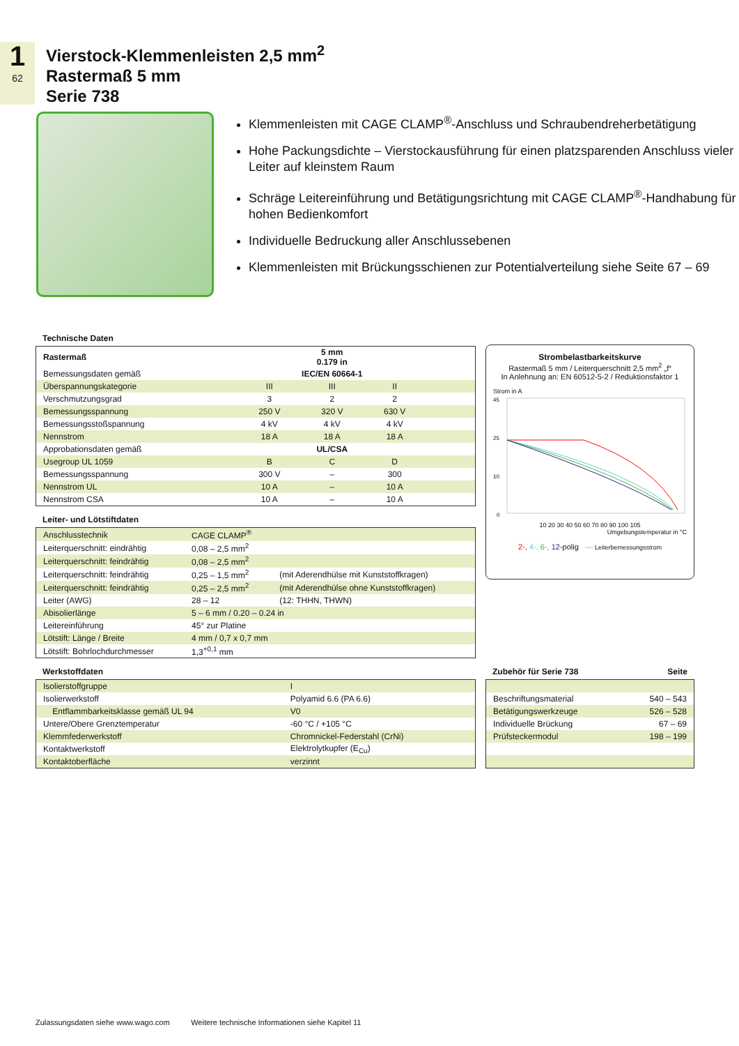1
62
Vierstock-Klemmenleisten 2,5 mm<sup>2</sup>
Rastermaß 5 mm
Serie 738
Klemmenleisten mit CAGE CLAMP<sup>®</sup>-Anschluss und Schraubendreherbetätigung
Hohe Packungsdichte – Vierstockausführung für einen platzsparenden Anschluss vieler Leiter auf kleinstem Raum
Schräge Leitereinführung und Betätigungsrichtung mit CAGE CLAMP<sup>®</sup>-Handhabung für hohen Bedienkomfort
Individuelle Bedruckung aller Anschlussebenen
Klemmenleisten mit Brückungsschienen zur Potentialverteilung siehe Seite 67 – 69
Technische Daten
| Rastermaß | 5 mm 0.179 in | | | | |
| --- | --- | --- | --- | --- | --- |
| Bemessungsdaten gemäß | IEC/EN 60664-1 | | | | |
| Überspannungskategorie | III | III | II | | |
| Verschmutzungsgrad | 3 | 2 | 2 | | |
| Bemessungsspannung | 250 V | 320 V | 630 V | | |
| Bemessungsstoßspannung | 4 kV | 4 kV | 4 kV | | |
| Nennstrom | 18 A | 18 A | 18 A | | |
| Approbationsdaten gemäß | UL/CSA | | | | |
| Usegroup UL 1059 | B | C | D | | |
| Bemessungsspannung | 300 V | – | 300 | | |
| Nennstrom UL | 10 A | – | 10 A | | |
| Nennstrom CSA | 10 A | – | 10 A | | |
Leiter- und Lötstiftdaten
| Anschlusstechnik | CAGE CLAMP<sup>®</sup> | |
| Leiterquerschnitt: eindrähtig | 0,08 – 2,5 mm<sup>2</sup> | |
| Leiterquerschnitt: feindrähtig | 0,08 – 2,5 mm<sup>2</sup> | |
| Leiterquerschnitt: feindrähtig | 0,25 – 1,5 mm<sup>2</sup> | (mit Aderendhülse mit Kunststoffkragen) |
| Leiterquerschnitt: feindrähtig | 0,25 – 2,5 mm<sup>2</sup> | (mit Aderendhülse ohne Kunststoffkragen) |
| Leiter (AWG) | 28 – 12 | (12: THHN, THWN) |
| Abisolierlänge | 5 – 6 mm / 0.20 – 0.24 in | |
| Leitereinführung | 45° zur Platine | |
| Lötstift: Länge / Breite | 4 mm / 0,7 x 0,7 mm | |
| Lötstift: Bohrlochdurchmesser | 1,3<sup>+0,1</sup> mm | |
Werkstoffdaten
| Isolierstoffgruppe | I |
| Isolierwerkstoff | Polyamid 6.6 (PA 6.6) |
| Entflammbarkeitsklasse gemäß UL 94 | V0 |
| Untere/Obere Grenztemperatur | -60 °C / +105 °C |
| Klemmfederwerkstoff | Chromnickel-Federstahl (CrNi) |
| Kontaktwerkstoff | Elektrolytkupfer (E<sub>Cu</sub>) |
| Kontaktoberfläche | verzinnt |
Strombelastbarkeitskurve
Rastermaß 5 mm / Leiterquerschnitt 2,5 mm<sup>2</sup> „f“
In Anlehnung an: EN 60512-5-2 / Reduktionsfaktor 1
Strom in A
45
25
10
0
10 20 30 40 50 60 70 80 90 100 105
Umgebungstemperatur in °C
2-, 4-, 6-, 12-polig — Leiterbemessungsstrom
Zubehör für Serie 738 Seite
| Beschriftungsmaterial | 540 – 543 |
| Betätigungswerkzeuge | 526 – 528 |
| Individuelle Brückung | 67 – 69 |
| Prüfsteckermodul | 198 – 199 |
Zulassungsdaten siehe www.wago.com Weitere technische Informationen siehe Kapitel 11